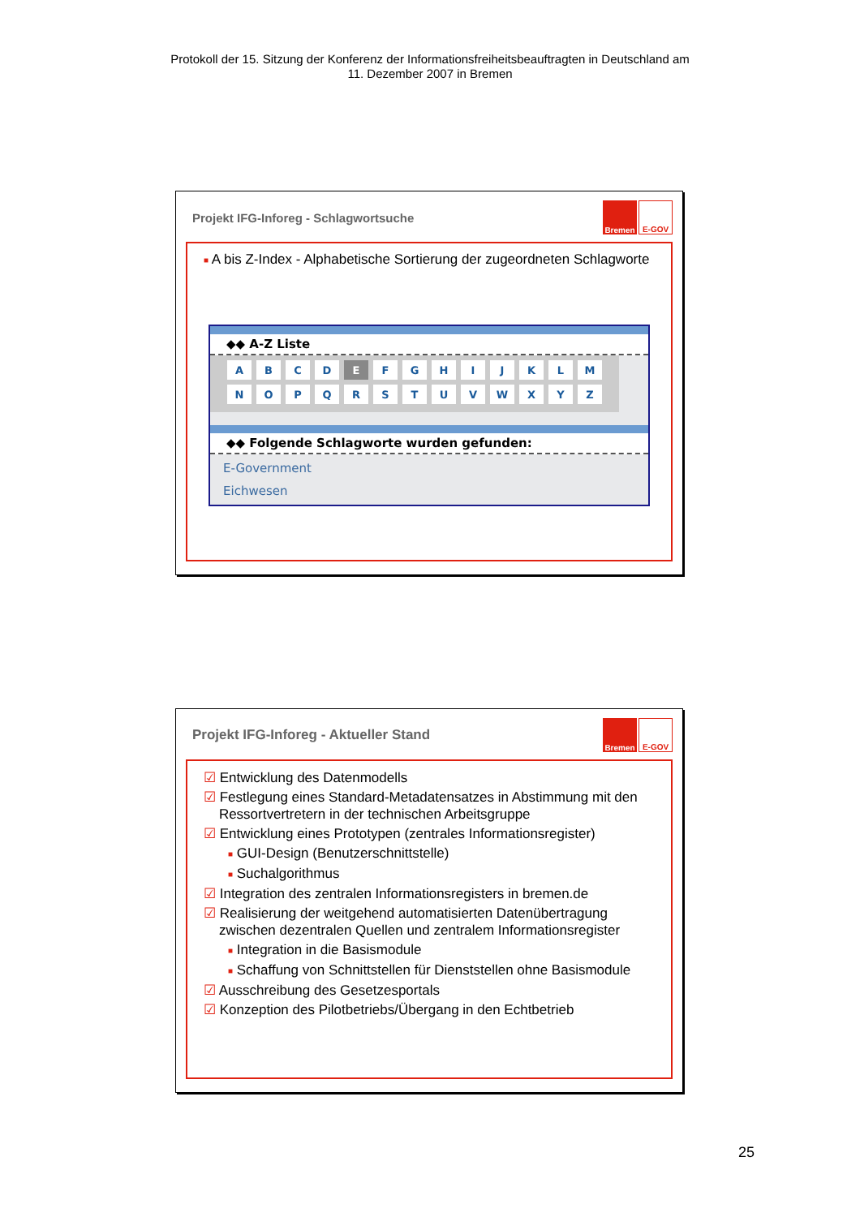Protokoll der 15. Sitzung der Konferenz der Informationsfreiheitsbeauftragten in Deutschland am
11. Dezember 2007 in Bremen
Projekt IFG-Inforeg - Schlagwortsuche
Bremen E-GOV
■ A bis Z-Index - Alphabetische Sortierung der zugeordneten Schlagworte
◆◆ A-Z Liste
| A | B | C | D | E | F | G | H | I | J | K | L | M |
| N | O | P | Q | R | S | T | U | V | W | X | Y | Z |
◆◆ Folgende Schlagworte wurden gefunden:
E-Government
Eichwesen
Projekt IFG-Inforeg - Aktueller Stand
Bremen E-GOV
☑ Entwicklung des Datenmodells
☑ Festlegung eines Standard-Metadatensatzes in Abstimmung mit den
Ressortvertretern in der technischen Arbeitsgruppe
☑ Entwicklung eines Prototypen (zentrales Informationsregister)
■ GUI-Design (Benutzerschnittstelle)
■ Suchalgorithmus
☑ Integration des zentralen Informationsregisters in bremen.de
☑ Realisierung der weitgehend automatisierten Datenübertragung
zwischen dezentralen Quellen und zentralem Informationsregister
■ Integration in die Basismodule
■ Schaffung von Schnittstellen für Dienststellen ohne Basismodule
☑ Ausschreibung des Gesetzesportals
☑ Konzeption des Pilotbetriebs/Übergang in den Echtbetrieb
25